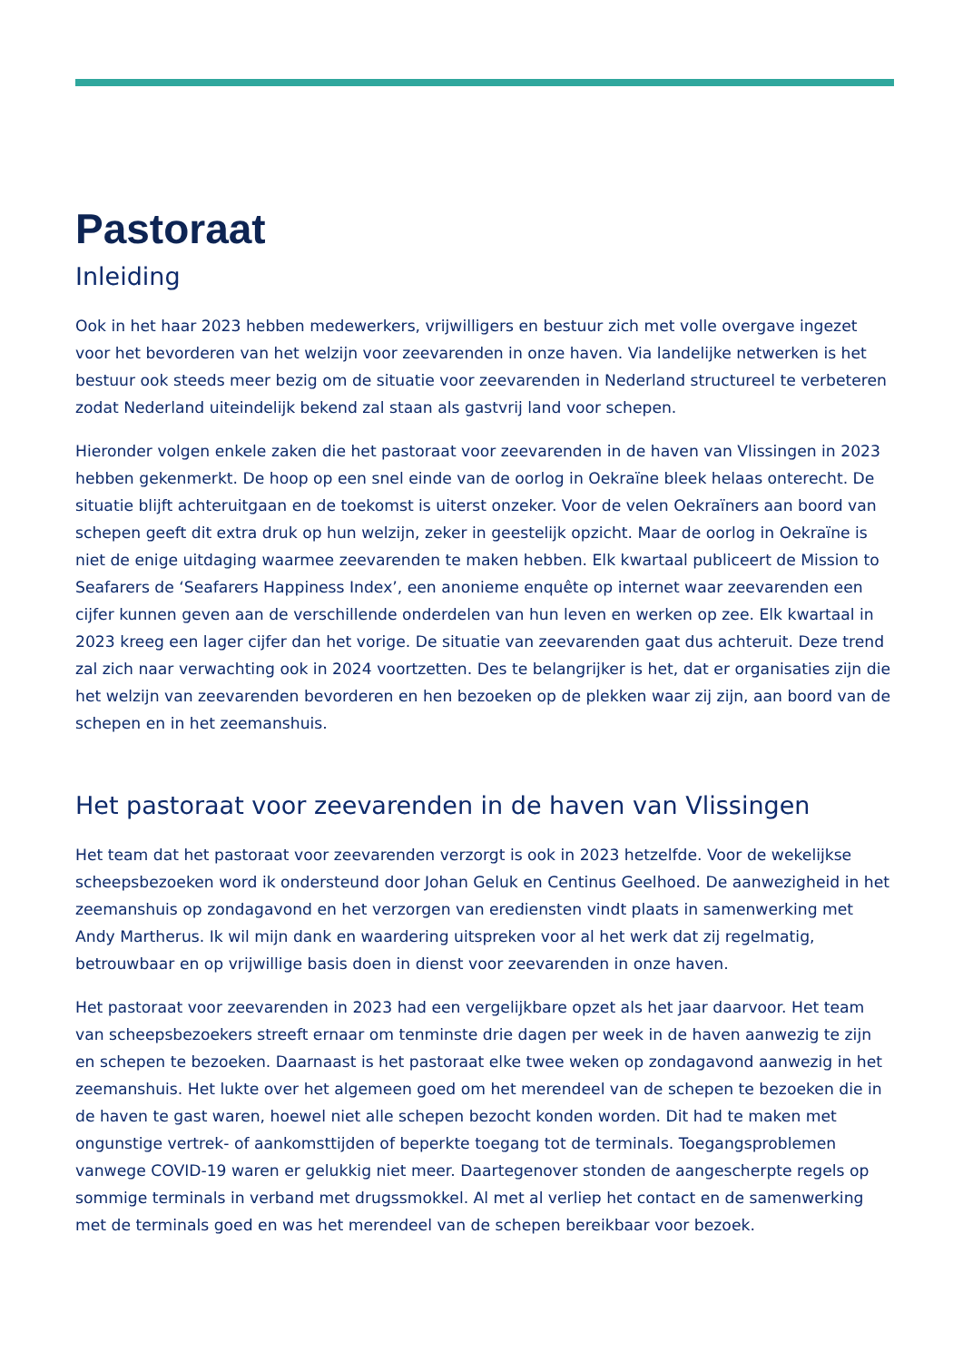Pastoraat
Inleiding
Ook in het haar 2023 hebben medewerkers, vrijwilligers en bestuur zich met volle overgave ingezet voor het bevorderen van het welzijn voor zeevarenden in onze haven. Via landelijke netwerken is het bestuur ook steeds meer bezig om de situatie voor zeevarenden in Nederland structureel te verbeteren zodat Nederland uiteindelijk bekend zal staan als gastvrij land voor schepen.
Hieronder volgen enkele zaken die het pastoraat voor zeevarenden in de haven van Vlissingen in 2023 hebben gekenmerkt. De hoop op een snel einde van de oorlog in Oekraïne bleek helaas onterecht. De situatie blijft achteruitgaan en de toekomst is uiterst onzeker. Voor de velen Oekraïners aan boord van schepen geeft dit extra druk op hun welzijn, zeker in geestelijk opzicht. Maar de oorlog in Oekraïne is niet de enige uitdaging waarmee zeevarenden te maken hebben. Elk kwartaal publiceert de Mission to Seafarers de ‘Seafarers Happiness Index’, een anonieme enquête op internet waar zeevarenden een cijfer kunnen geven aan de verschillende onderdelen van hun leven en werken op zee. Elk kwartaal in 2023 kreeg een lager cijfer dan het vorige. De situatie van zeevarenden gaat dus achteruit. Deze trend zal zich naar verwachting ook in 2024 voortzetten. Des te belangrijker is het, dat er organisaties zijn die het welzijn van zeevarenden bevorderen en hen bezoeken op de plekken waar zij zijn, aan boord van de schepen en in het zeemanshuis.
Het pastoraat voor zeevarenden in de haven van Vlissingen
Het team dat het pastoraat voor zeevarenden verzorgt is ook in 2023 hetzelfde. Voor de wekelijkse scheepsbezoeken word ik ondersteund door Johan Geluk en Centinus Geelhoed. De aanwezigheid in het zeemanshuis op zondagavond en het verzorgen van erediensten vindt plaats in samenwerking met Andy Martherus. Ik wil mijn dank en waardering uitspreken voor al het werk dat zij regelmatig, betrouwbaar en op vrijwillige basis doen in dienst voor zeevarenden in onze haven.
Het pastoraat voor zeevarenden in 2023 had een vergelijkbare opzet als het jaar daarvoor. Het team van scheepsbezoekers streeft ernaar om tenminste drie dagen per week in de haven aanwezig te zijn en schepen te bezoeken. Daarnaast is het pastoraat elke twee weken op zondagavond aanwezig in het zeemanshuis. Het lukte over het algemeen goed om het merendeel van de schepen te bezoeken die in de haven te gast waren, hoewel niet alle schepen bezocht konden worden. Dit had te maken met ongunstige vertrek- of aankomsttijden of beperkte toegang tot de terminals. Toegangsproblemen vanwege COVID-19 waren er gelukkig niet meer. Daartegenover stonden de aangescherpte regels op sommige terminals in verband met drugssmokkel. Al met al verliep het contact en de samenwerking met de terminals goed en was het merendeel van de schepen bereikbaar voor bezoek.